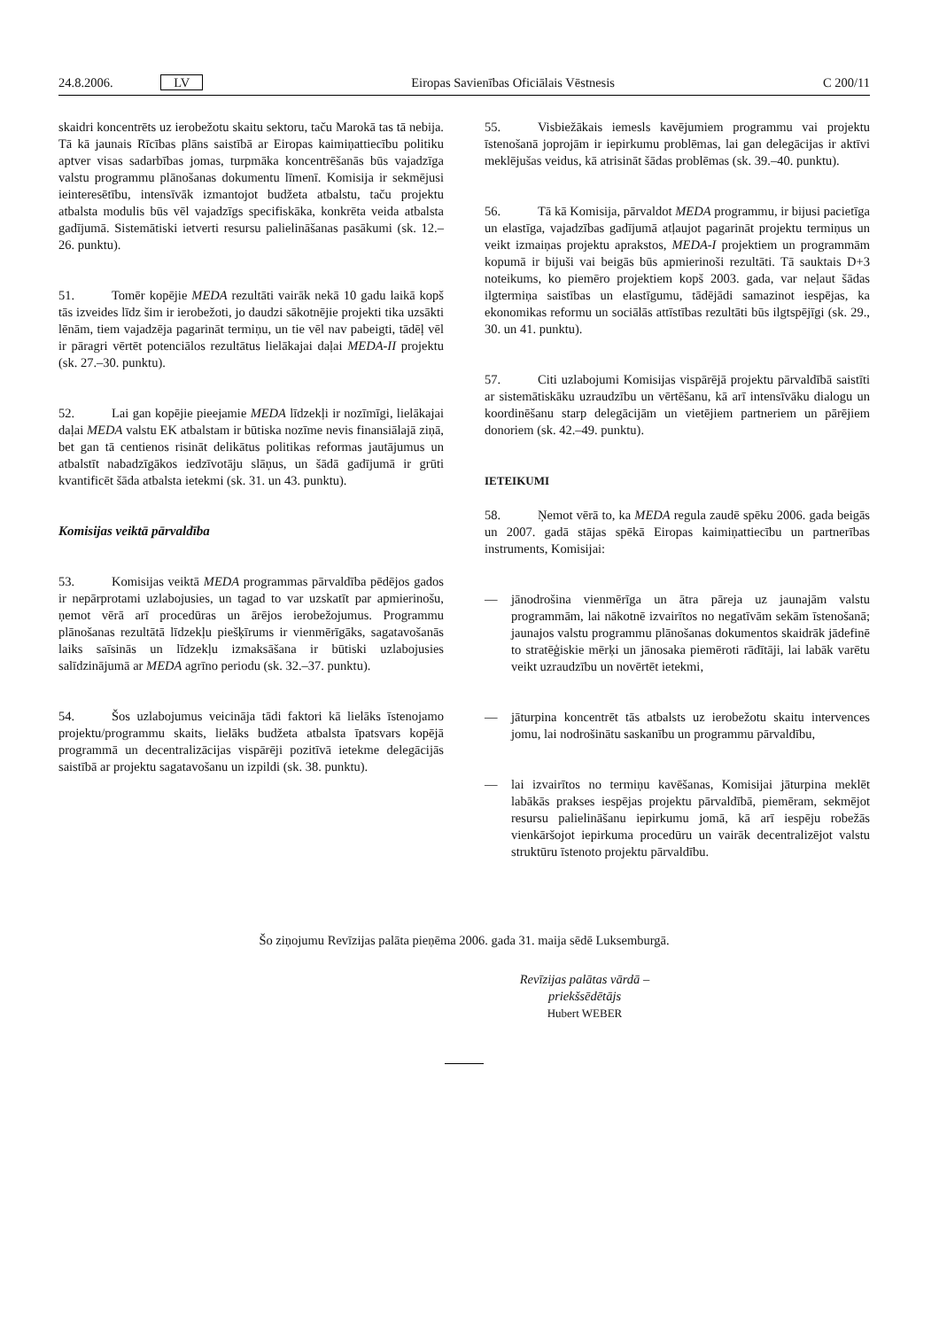24.8.2006. LV Eiropas Savienības Oficiālais Vēstnesis C 200/11
skaidri koncentrēts uz ierobežotu skaitu sektoru, taču Marokā tas tā nebija. Tā kā jaunais Rīcības plāns saistībā ar Eiropas kaimiņattiecību politiku aptver visas sadarbības jomas, turpmāka koncentrēšanās būs vajadzīga valstu programmu plānošanas dokumentu līmenī. Komisija ir sekmējusi ieinteresētību, intensīvāk izmantojot budžeta atbalstu, taču projektu atbalsta modulis būs vēl vajadzīgs specifiskāka, konkrēta veida atbalsta gadījumā. Sistemātiski ietverti resursu palielināšanas pasākumi (sk. 12.–26. punktu).
51. Tomēr kopējie MEDA rezultāti vairāk nekā 10 gadu laikā kopš tās izveides līdz šim ir ierobežoti, jo daudzi sākotnējie projekti tika uzsākti lēnām, tiem vajadzēja pagarināt termiņu, un tie vēl nav pabeigti, tādēļ vēl ir pāragri vērtēt potenciālos rezultātus lielākajai daļai MEDA-II projektu (sk. 27.–30. punktu).
52. Lai gan kopējie pieejamie MEDA līdzekļi ir nozīmīgi, lielākajai daļai MEDA valstu EK atbalstam ir būtiska nozīme nevis finansiālajā ziņā, bet gan tā centienos risināt delikātus politikas reformas jautājumus un atbalstīt nabadzīgākos iedzīvotāju slāņus, un šādā gadījumā ir grūti kvantificēt šāda atbalsta ietekmi (sk. 31. un 43. punktu).
Komisijas veiktā pārvaldība
53. Komisijas veiktā MEDA programmas pārvaldība pēdējos gados ir nepārprotami uzlabojusies, un tagad to var uzskatīt par apmierinošu, ņemot vērā arī procedūras un ārējos ierobežojumus. Programmu plānošanas rezultātā līdzekļu piešķīrums ir vienmērīgāks, sagatavošanās laiks saīsinās un līdzekļu izmaksāšana ir būtiski uzlabojusies salīdzinājumā ar MEDA agrīno periodu (sk. 32.–37. punktu).
54. Šos uzlabojumus veicināja tādi faktori kā lielāks īstenojamo projektu/programmu skaits, lielāks budžeta atbalsta īpatsvars kopējā programmā un decentralizācijas vispārēji pozitīvā ietekme delegācijās saistībā ar projektu sagatavošanu un izpildi (sk. 38. punktu).
55. Visbiežākais iemesls kavējumiem programmu vai projektu īstenošanā joprojām ir iepirkumu problēmas, lai gan delegācijas ir aktīvi meklējušas veidus, kā atrisināt šādas problēmas (sk. 39.–40. punktu).
56. Tā kā Komisija, pārvaldot MEDA programmu, ir bijusi pacietīga un elastīga, vajadzības gadījumā atļaujot pagarināt projektu termiņus un veikt izmaiņas projektu aprakstos, MEDA-I projektiem un programmām kopumā ir bijuši vai beigās būs apmierinoši rezultāti. Tā sauktais D+3 noteikums, ko piemēro projektiem kopš 2003. gada, var neļaut šādas ilgtermiņa saistības un elastīgumu, tādējādi samazinot iespējas, ka ekonomikas reformu un sociālās attīstības rezultāti būs ilgtspējīgi (sk. 29., 30. un 41. punktu).
57. Citi uzlabojumi Komisijas vispārējā projektu pārvaldībā saistīti ar sistemātiskāku uzraudzību un vērtēšanu, kā arī intensīvāku dialogu un koordinēšanu starp delegācijām un vietējiem partneriem un pārējiem donoriem (sk. 42.–49. punktu).
IETEIKUMI
58. Ņemot vērā to, ka MEDA regula zaudē spēku 2006. gada beigās un 2007. gadā stājas spēkā Eiropas kaimiņattiecību un partnerības instruments, Komisijai:
— jānodrošina vienmērīga un ātra pāreja uz jaunajām valstu programmām, lai nākotnē izvairītos no negatīvām sekām īstenošanā; jaunajos valstu programmu plānošanas dokumentos skaidrāk jādefinē to stratēģiskie mērķi un jānosaka piemēroti rādītāji, lai labāk varētu veikt uzraudzību un novērtēt ietekmi,
— jāturpina koncentrēt tās atbalsts uz ierobežotu skaitu intervences jomu, lai nodrošinātu saskanību un programmu pārvaldību,
— lai izvairītos no termiņu kavēšanas, Komisijai jāturpina meklēt labākās prakses iespējas projektu pārvaldībā, piemēram, sekmējot resursu palielināšanu iepirkumu jomā, kā arī iespēju robežās vienkāršojot iepirkuma procedūru un vairāk decentralizējot valstu struktūru īstenoto projektu pārvaldību.
Šo ziņojumu Revīzijas palāta pieņēma 2006. gada 31. maija sēdē Luksemburgā.
Revīzijas palātas vārdā –
priekšsēdētājs
Hubert WEBER